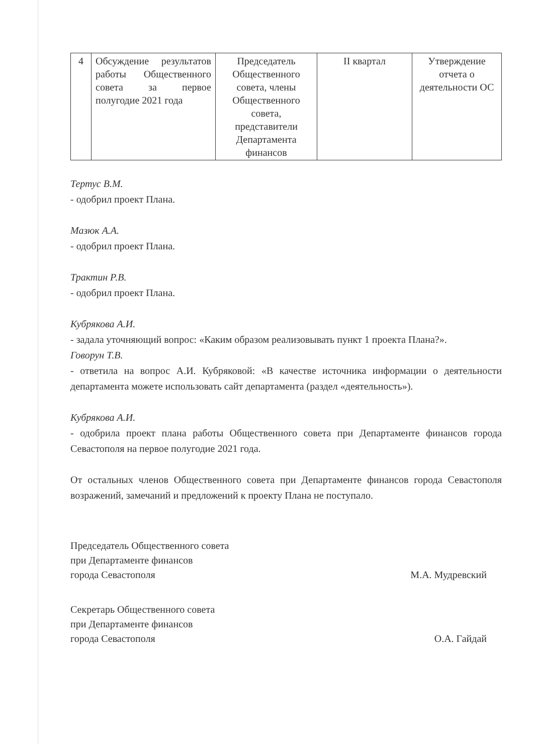| 4 | Обсуждение результатов работы Общественного совета за первое полугодие 2021 года | Председатель Общественного совета, члены Общественного совета, представители Департамента финансов | II квартал | Утверждение отчета о деятельности ОС |
Тертус В.М.
- одобрил проект Плана.
Мазюк А.А.
- одобрил проект Плана.
Трактин Р.В.
- одобрил проект Плана.
Кубрякова А.И.
- задала уточняющий вопрос: «Каким образом реализовывать пункт 1 проекта Плана?».
Говорун Т.В.
- ответила на вопрос А.И. Кубряковой: «В качестве источника информации о деятельности департамента можете использовать сайт департамента (раздел «деятельность»).
Кубрякова А.И.
- одобрила проект плана работы Общественного совета при Департаменте финансов города Севастополя на первое полугодие 2021 года.
От остальных членов Общественного совета при Департаменте финансов города Севастополя возражений, замечаний и предложений к проекту Плана не поступало.
Председатель Общественного совета
при Департаменте финансов
города Севастополя
М.А. Мудревский
Секретарь Общественного совета
при Департаменте финансов
города Севастополя
О.А. Гайдай